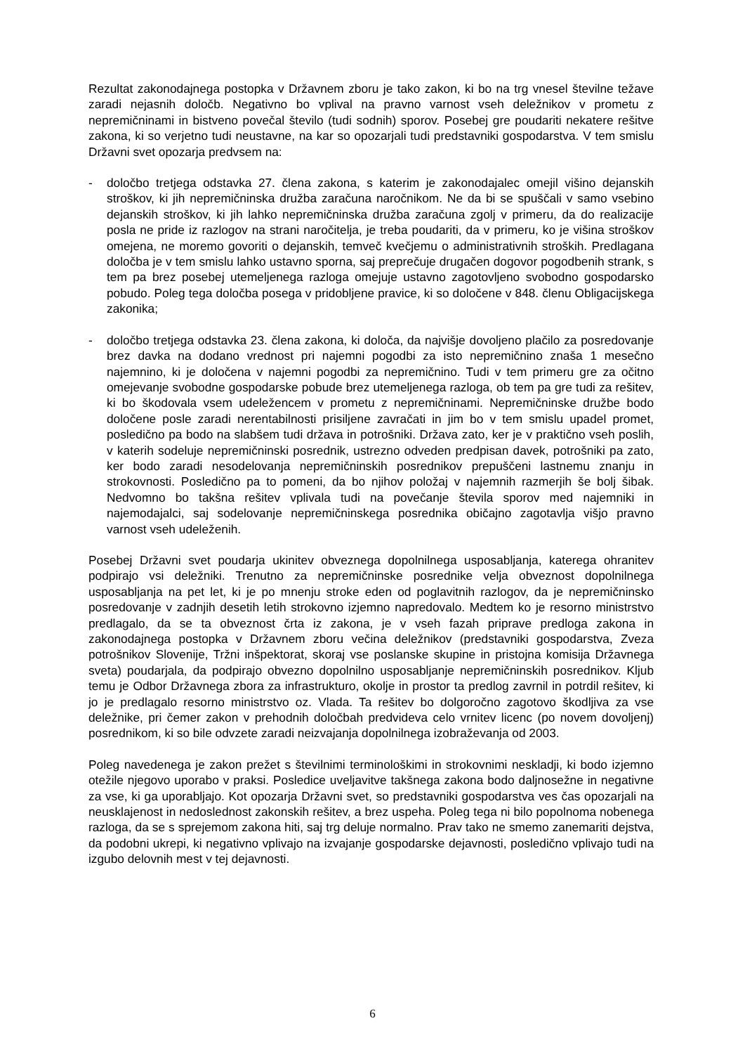Rezultat zakonodajnega postopka v Državnem zboru je tako zakon, ki bo na trg vnesel številne težave zaradi nejasnih določb. Negativno bo vplival na pravno varnost vseh deležnikov v prometu z nepremičninami in bistveno povečal število (tudi sodnih) sporov. Posebej gre poudariti nekatere rešitve zakona, ki so verjetno tudi neustavne, na kar so opozarjali tudi predstavniki gospodarstva. V tem smislu Državni svet opozarja predvsem na:
- določbo tretjega odstavka 27. člena zakona, s katerim je zakonodajalec omejil višino dejanskih stroškov, ki jih nepremičninska družba zaračuna naročnikom. Ne da bi se spuščali v samo vsebino dejanskih stroškov, ki jih lahko nepremičninska družba zaračuna zgolj v primeru, da do realizacije posla ne pride iz razlogov na strani naročitelja, je treba poudariti, da v primeru, ko je višina stroškov omejena, ne moremo govoriti o dejanskih, temveč kvečjemu o administrativnih stroških. Predlagana določba je v tem smislu lahko ustavno sporna, saj preprečuje drugačen dogovor pogodbenih strank, s tem pa brez posebej utemeljenega razloga omejuje ustavno zagotovljeno svobodno gospodarsko pobudo. Poleg tega določba posega v pridobljene pravice, ki so določene v 848. členu Obligacijskega zakonika;
- določbo tretjega odstavka 23. člena zakona, ki določa, da najvišje dovoljeno plačilo za posredovanje brez davka na dodano vrednost pri najemni pogodbi za isto nepremičnino znaša 1 mesečno najemnino, ki je določena v najemni pogodbi za nepremičnino. Tudi v tem primeru gre za očitno omejevanje svobodne gospodarske pobude brez utemeljenega razloga, ob tem pa gre tudi za rešitev, ki bo škodovala vsem udeležencem v prometu z nepremičninami. Nepremičninske družbe bodo določene posle zaradi nerentabilnosti prisiljene zavračati in jim bo v tem smislu upadel promet, posledično pa bodo na slabšem tudi država in potrošniki. Država zato, ker je v praktično vseh poslih, v katerih sodeluje nepremičninski posrednik, ustrezno odveden predpisan davek, potrošniki pa zato, ker bodo zaradi nesodelovanja nepremičninskih posrednikov prepuščeni lastnemu znanju in strokovnosti. Posledično pa to pomeni, da bo njihov položaj v najemnih razmerjih še bolj šibak. Nedvomno bo takšna rešitev vplivala tudi na povečanje števila sporov med najemniki in najemodajalci, saj sodelovanje nepremičninskega posrednika običajno zagotavlja višjo pravno varnost vseh udeleženih.
Posebej Državni svet poudarja ukinitev obveznega dopolnilnega usposabljanja, katerega ohranitev podpirajo vsi deležniki. Trenutno za nepremičninske posrednike velja obveznost dopolnilnega usposabljanja na pet let, ki je po mnenju stroke eden od poglavitnih razlogov, da je nepremičninsko posredovanje v zadnjih desetih letih strokovno izjemno napredovalo. Medtem ko je resorno ministrstvo predlagalo, da se ta obveznost črta iz zakona, je v vseh fazah priprave predloga zakona in zakonodajnega postopka v Državnem zboru večina deležnikov (predstavniki gospodarstva, Zveza potrošnikov Slovenije, Tržni inšpektorat, skoraj vse poslanske skupine in pristojna komisija Državnega sveta) poudarjala, da podpirajo obvezno dopolnilno usposabljanje nepremičninskih posrednikov. Kljub temu je Odbor Državnega zbora za infrastrukturo, okolje in prostor ta predlog zavrnil in potrdil rešitev, ki jo je predlagalo resorno ministrstvo oz. Vlada. Ta rešitev bo dolgoročno zagotovo škodljiva za vse deležnike, pri čemer zakon v prehodnih določbah predvideva celo vrnitev licenc (po novem dovoljenj) posrednikom, ki so bile odvzete zaradi neizvajanja dopolnilnega izobraževanja od 2003.
Poleg navedenega je zakon prežet s številnimi terminološkimi in strokovnimi neskladji, ki bodo izjemno otežile njegovo uporabo v praksi. Posledice uveljavitve takšnega zakona bodo daljnosežne in negativne za vse, ki ga uporabljajo. Kot opozarja Državni svet, so predstavniki gospodarstva ves čas opozarjali na neusklajenost in nedoslednost zakonskih rešitev, a brez uspeha. Poleg tega ni bilo popolnoma nobenega razloga, da se s sprejemom zakona hiti, saj trg deluje normalno. Prav tako ne smemo zanemariti dejstva, da podobni ukrepi, ki negativno vplivajo na izvajanje gospodarske dejavnosti, posledično vplivajo tudi na izgubo delovnih mest v tej dejavnosti.
6